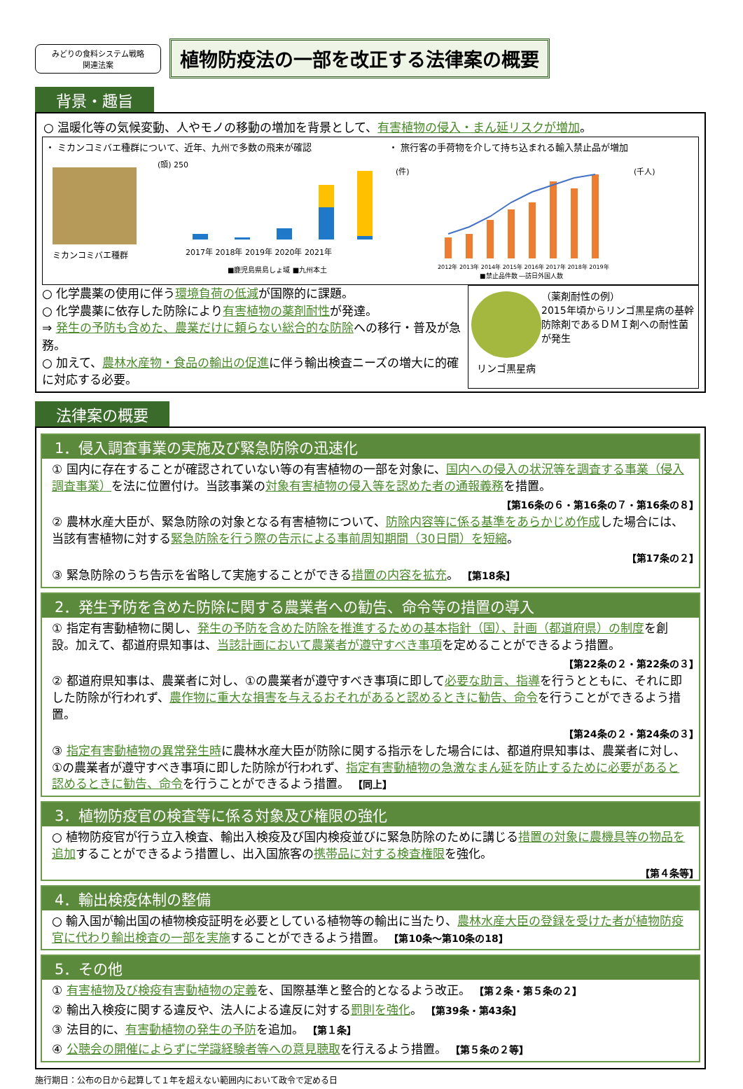みどりの食料システム戦略
関連法案
植物防疫法の一部を改正する法律案の概要
背景・趣旨
○ 温暖化等の気候変動、人やモノの移動の増加を背景として、有害植物の侵入・まん延リスクが増加。
・ ミカンコミバエ種群について、近年、九州で多数の飛来が確認
ミカンコミバエ種群
(頭) 250
2017年 2018年 2019年 2020年 2021年
■鹿児島県島しょ域 ■九州本土
・ 旅行客の手荷物を介して持ち込まれる輸入禁止品が増加
(件)
(千人)
2012年 2013年 2014年 2015年 2016年 2017年 2018年 2019年
■禁止品件数 ―訪日外国人数
○ 化学農薬の使用に伴う環境負荷の低減が国際的に課題。
○ 化学農薬に依存した防除により有害植物の薬剤耐性が発達。
⇒ 発生の予防も含めた、農業だけに頼らない総合的な防除への移行・普及が急務。
○ 加えて、農林水産物・食品の輸出の促進に伴う輸出検査ニーズの増大に的確に対応する必要。
リンゴ黒星病 （薬剤耐性の例）
2015年頃からリンゴ黒星病の基幹防除剤であるＤＭＩ剤への耐性菌が発生
法律案の概要
1．侵入調査事業の実施及び緊急防除の迅速化
① 国内に存在することが確認されていない等の有害植物の一部を対象に、国内への侵入の状況等を調査する事業（侵入調査事業）を法に位置付け。当該事業の対象有害植物の侵入等を認めた者の通報義務を措置。
【第16条の６・第16条の７・第16条の８】
② 農林水産大臣が、緊急防除の対象となる有害植物について、防除内容等に係る基準をあらかじめ作成した場合には、当該有害植物に対する緊急防除を行う際の告示による事前周知期間（30日間）を短縮。
【第17条の２】
③ 緊急防除のうち告示を省略して実施することができる措置の内容を拡充。 【第18条】
2．発生予防を含めた防除に関する農業者への勧告、命令等の措置の導入
① 指定有害動植物に関し、発生の予防を含めた防除を推進するための基本指針（国）、計画（都道府県）の制度を創設。加えて、都道府県知事は、当該計画において農業者が遵守すべき事項を定めることができるよう措置。
【第22条の２・第22条の３】
② 都道府県知事は、農業者に対し、①の農業者が遵守すべき事項に即して必要な助言、指導を行うとともに、それに即した防除が行われず、農作物に重大な損害を与えるおそれがあると認めるときに勧告、命令を行うことができるよう措置。
【第24条の２・第24条の３】
③ 指定有害動植物の異常発生時に農林水産大臣が防除に関する指示をした場合には、都道府県知事は、農業者に対し、①の農業者が遵守すべき事項に即した防除が行われず、指定有害動植物の急激なまん延を防止するために必要があると認めるときに勧告、命令を行うことができるよう措置。 【同上】
3．植物防疫官の検査等に係る対象及び権限の強化
○ 植物防疫官が行う立入検査、輸出入検疫及び国内検疫並びに緊急防除のために講じる措置の対象に農機具等の物品を追加することができるよう措置し、出入国旅客の携帯品に対する検査権限を強化。
【第４条等】
4．輸出検疫体制の整備
○ 輸入国が輸出国の植物検疫証明を必要としている植物等の輸出に当たり、農林水産大臣の登録を受けた者が植物防疫官に代わり輸出検査の一部を実施することができるよう措置。 【第10条～第10条の18】
5．その他
① 有害植物及び検疫有害動植物の定義を、国際基準と整合的となるよう改正。 【第２条・第５条の２】
② 輸出入検疫に関する違反や、法人による違反に対する罰則を強化。 【第39条・第43条】
③ 法目的に、有害動植物の発生の予防を追加。 【第１条】
④ 公聴会の開催によらずに学識経験者等への意見聴取を行えるよう措置。 【第５条の２等】
施行期日：公布の日から起算して１年を超えない範囲内において政令で定める日